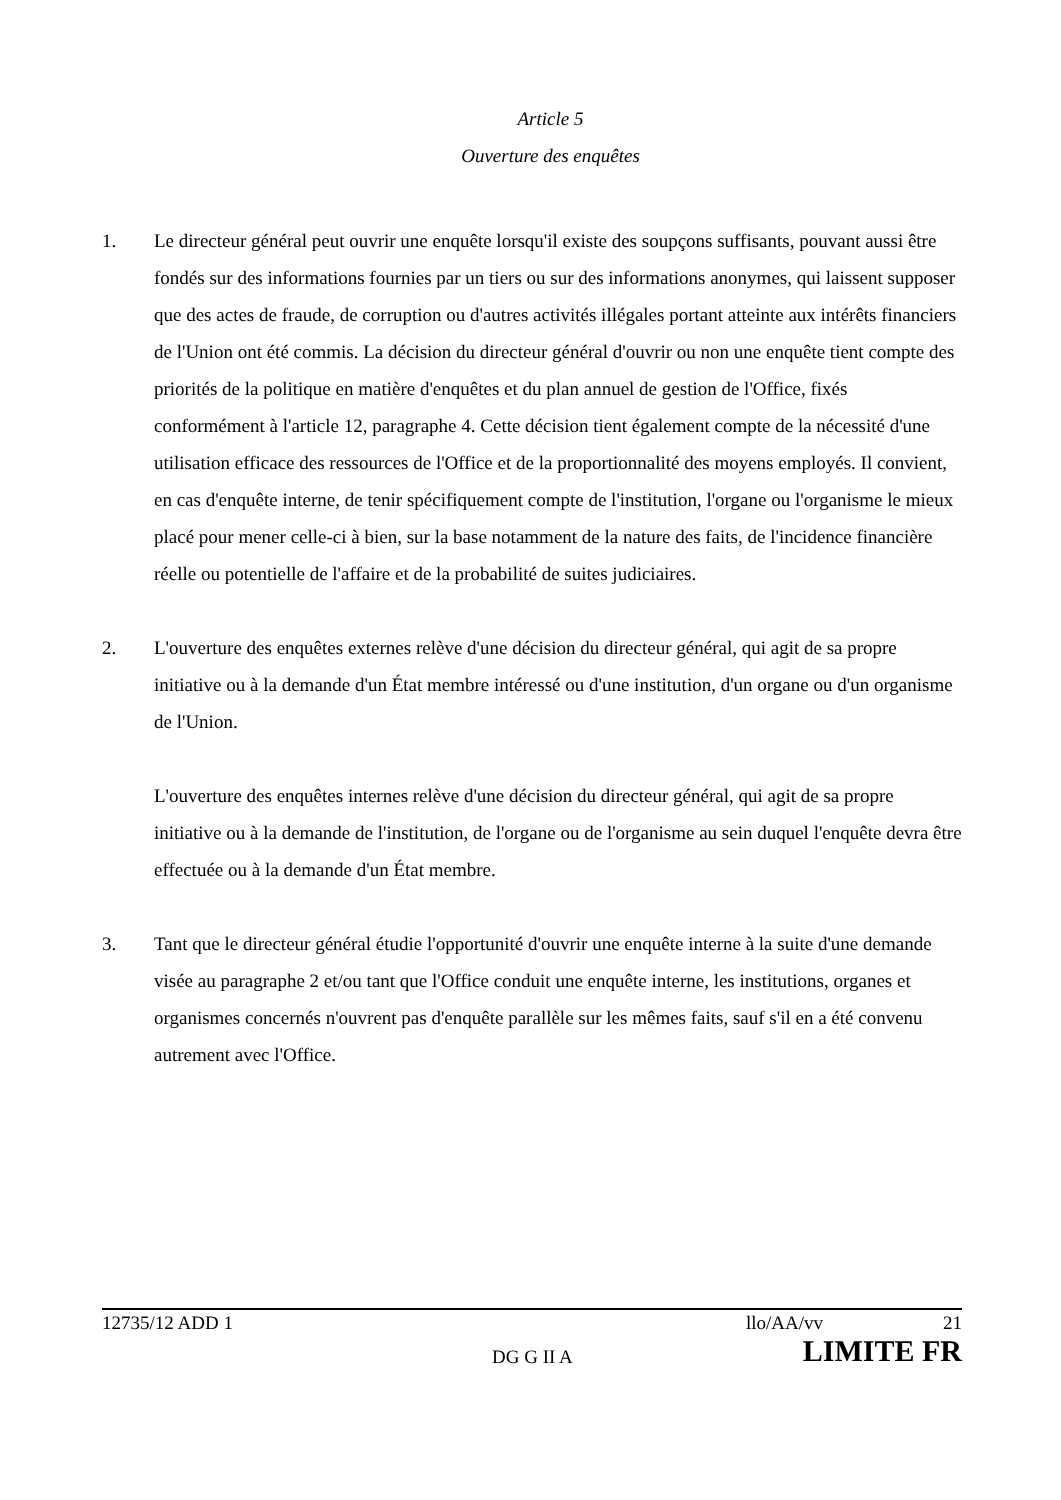Article 5
Ouverture des enquêtes
1. Le directeur général peut ouvrir une enquête lorsqu'il existe des soupçons suffisants, pouvant aussi être fondés sur des informations fournies par un tiers ou sur des informations anonymes, qui laissent supposer que des actes de fraude, de corruption ou d'autres activités illégales portant atteinte aux intérêts financiers de l'Union ont été commis. La décision du directeur général d'ouvrir ou non une enquête tient compte des priorités de la politique en matière d'enquêtes et du plan annuel de gestion de l'Office, fixés conformément à l'article 12, paragraphe 4. Cette décision tient également compte de la nécessité d'une utilisation efficace des ressources de l'Office et de la proportionnalité des moyens employés. Il convient, en cas d'enquête interne, de tenir spécifiquement compte de l'institution, l'organe ou l'organisme le mieux placé pour mener celle-ci à bien, sur la base notamment de la nature des faits, de l'incidence financière réelle ou potentielle de l'affaire et de la probabilité de suites judiciaires.
2. L'ouverture des enquêtes externes relève d'une décision du directeur général, qui agit de sa propre initiative ou à la demande d'un État membre intéressé ou d'une institution, d'un organe ou d'un organisme de l'Union.
L'ouverture des enquêtes internes relève d'une décision du directeur général, qui agit de sa propre initiative ou à la demande de l'institution, de l'organe ou de l'organisme au sein duquel l'enquête devra être effectuée ou à la demande d'un État membre.
3. Tant que le directeur général étudie l'opportunité d'ouvrir une enquête interne à la suite d'une demande visée au paragraphe 2 et/ou tant que l'Office conduit une enquête interne, les institutions, organes et organismes concernés n'ouvrent pas d'enquête parallèle sur les mêmes faits, sauf s'il en a été convenu autrement avec l'Office.
12735/12 ADD 1 llo/AA/vv 21
DG G II A LIMITE FR